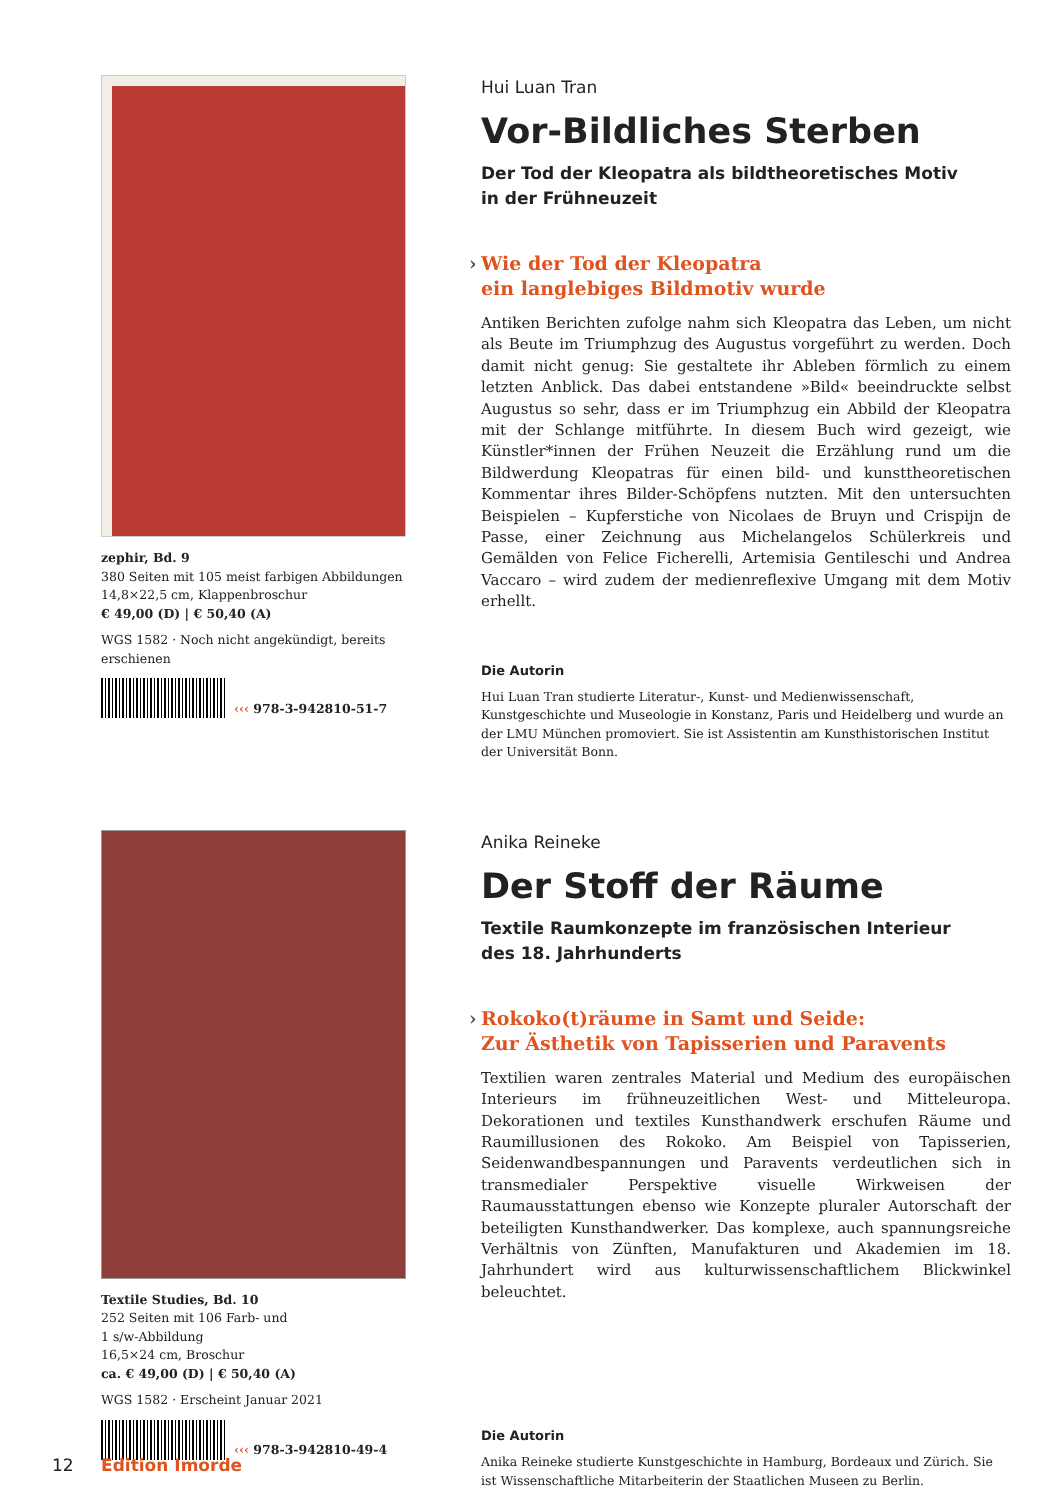zephir, Bd. 9
380 Seiten mit 105 meist farbigen Abbildungen
14,8×22,5 cm, Klappenbroschur
€ 49,00 (D) | € 50,40 (A)
WGS 1582 · Noch nicht angekündigt, bereits erschienen
‹‹‹ 978-3-942810-51-7
Hui Luan Tran
Vor-Bildliches Sterben
Der Tod der Kleopatra als bildtheoretisches Motiv
in der Frühneuzeit
› Wie der Tod der Kleopatra
ein langlebiges Bildmotiv wurde
Antiken Berichten zufolge nahm sich Kleopatra das Leben, um nicht als Beute im Triumphzug des Augustus vorgeführt zu werden. Doch damit nicht genug: Sie gestaltete ihr Ableben förmlich zu einem letzten Anblick. Das dabei entstandene »Bild« beeindruckte selbst Augustus so sehr, dass er im Triumphzug ein Abbild der Kleopatra mit der Schlange mitführte. In diesem Buch wird gezeigt, wie Künstler*innen der Frühen Neuzeit die Erzählung rund um die Bildwerdung Kleopatras für einen bild- und kunsttheoretischen Kommentar ihres Bilder-Schöpfens nutzten. Mit den untersuchten Beispielen – Kupferstiche von Nicolaes de Bruyn und Crispijn de Passe, einer Zeichnung aus Michelangelos Schülerkreis und Gemälden von Felice Ficherelli, Artemisia Gentileschi und Andrea Vaccaro – wird zudem der medienreflexive Umgang mit dem Motiv erhellt.
Die Autorin
Hui Luan Tran studierte Literatur-, Kunst- und Medienwissenschaft, Kunstgeschichte und Museologie in Konstanz, Paris und Heidelberg und wurde an der LMU München promoviert. Sie ist Assistentin am Kunsthistorischen Institut der Universität Bonn.
Textile Studies, Bd. 10
252 Seiten mit 106 Farb- und
1 s/w-Abbildung
16,5×24 cm, Broschur
ca. € 49,00 (D) | € 50,40 (A)
WGS 1582 · Erscheint Januar 2021
‹‹‹ 978-3-942810-49-4
Anika Reineke
Der Stoff der Räume
Textile Raumkonzepte im französischen Interieur
des 18. Jahrhunderts
› Rokoko(t)räume in Samt und Seide:
Zur Ästhetik von Tapisserien und Paravents
Textilien waren zentrales Material und Medium des europäischen Interieurs im frühneuzeitlichen West- und Mitteleuropa. Dekorationen und textiles Kunsthandwerk erschufen Räume und Raumillusionen des Rokoko. Am Beispiel von Tapisserien, Seidenwandbespannungen und Paravents verdeutlichen sich in transmedialer Perspektive visuelle Wirkweisen der Raumausstattungen ebenso wie Konzepte pluraler Autorschaft der beteiligten Kunsthandwerker. Das komplexe, auch spannungsreiche Verhältnis von Zünften, Manufakturen und Akademien im 18. Jahrhundert wird aus kulturwissenschaftlichem Blickwinkel beleuchtet.
Die Autorin
Anika Reineke studierte Kunstgeschichte in Hamburg, Bordeaux und Zürich. Sie ist Wissenschaftliche Mitarbeiterin der Staatlichen Museen zu Berlin.
12 Edition Imorde